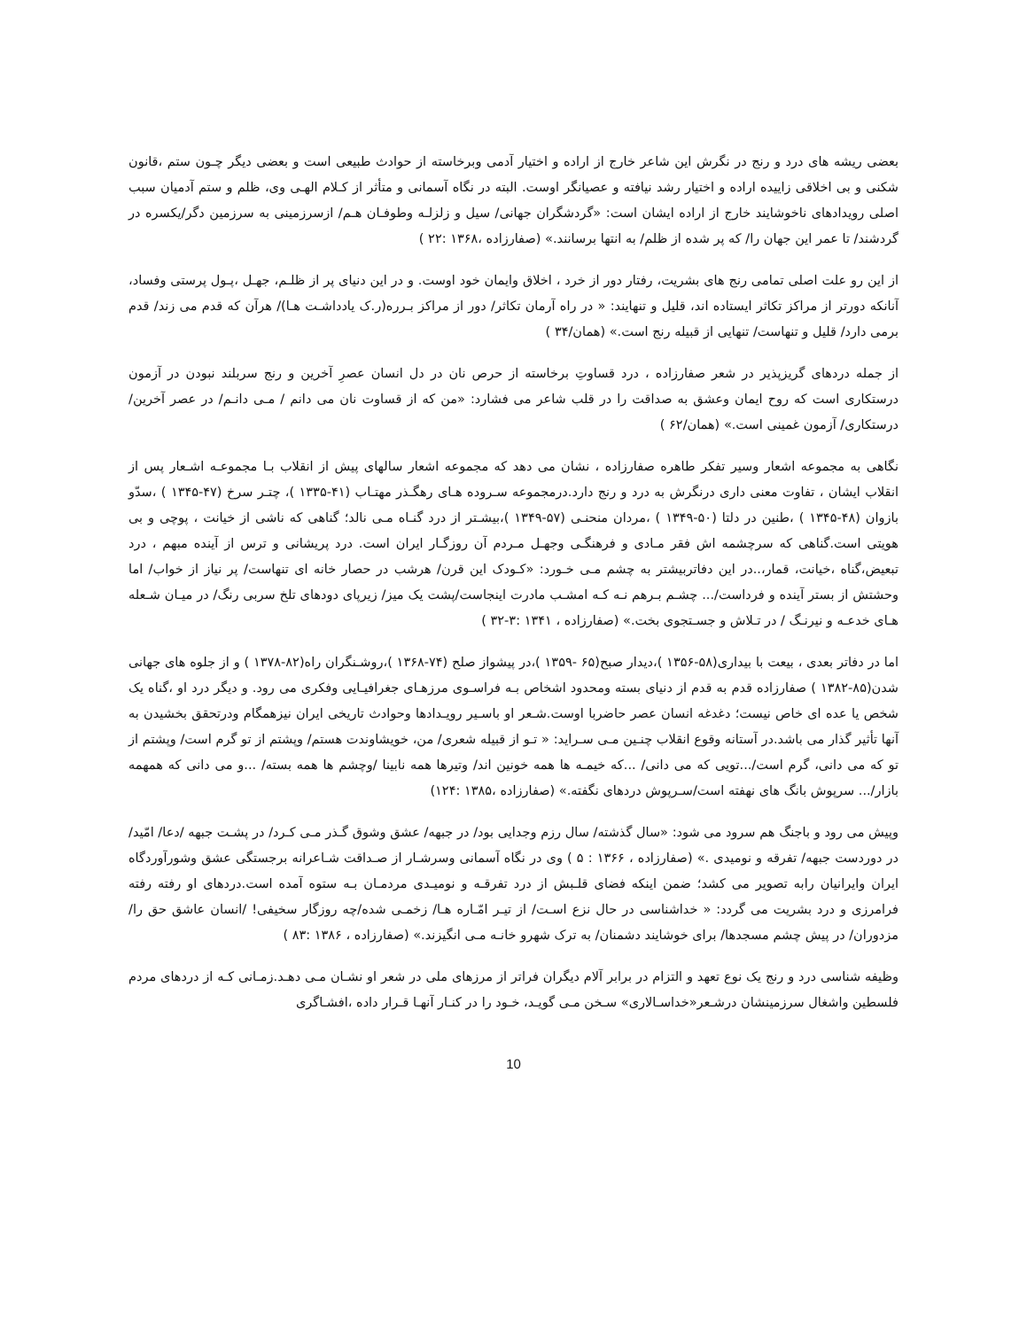بعضی ریشه های درد و رنج در نگرش این شاعر خارج از اراده و اختیار آدمی وبرخاسته از حوادث طبیعی است و بعضی دیگر چـون ستم ،قانون شکنی و بی اخلاقی زاییده اراده و اختیار رشد نیافته و عصیانگر اوست. البته در نگاه آسمانی و متأثر از کـلام الهـی وی، ظلم و ستم آدمیان سبب اصلی رویدادهای ناخوشایند خارج از اراده ایشان است: «گردشگران جهانی/ سیل و زلزلـه وطوفـان هـم/ ازسرزمینی به سرزمین دگر/یکسره در گردشند/ تا عمر این جهان را/ که پر شده از ظلم/ به انتها برسانند.» (صفارزاده ،۱۳۶۸ :۲۲ )
از این رو علت اصلی تمامی رنج های بشریت، رفتار دور از خرد ، اخلاق وایمان خود اوست. و در این دنیای پر از ظلـم، جهـل ،پـول پرستی وفساد، آنانکه دورتر از مراکز تکاثر ایستاده اند، قلیل و تنهایند: « در راه آرمان تکاثر/ دور از مراکز بـرره(ر.ک یادداشـت هـا)/ هرآن که قدم می زند/ قدم برمی دارد/ قلیل و تنهاست/ تنهایی از قبیله رنج است.» (همان/۳۴ )
از جمله دردهای گریزپذیر در شعر صفارزاده ، درد قساوتِ برخاسته از حرص نان در دل انسان عصرِ آخرین و رنج سربلند نبودن در آزمون درستکاری است که روح ایمان وعشق به صداقت را در قلب شاعر می فشارد: «من که از قساوت نان می دانم / مـی دانـم/ در عصر آخرین/ درستکاری/ آزمون غمینی است.» (همان/۶۲ )
نگاهی به مجموعه اشعار وسیر تفکر طاهره صفارزاده ، نشان می دهد که مجموعه اشعار سالهای پیش از انقلاب بـا مجموعـه اشـعار پس از انقلاب ایشان ، تفاوت معنی داری درنگرش به درد و رنج دارد.درمجموعه سـروده هـای رهگـذر مهتـاب (۴۱-۱۳۳۵ )، چتـر سرخ (۴۷-۱۳۴۵ ) ،سدّو بازوان (۴۸-۱۳۴۵ ) ،طنین در دلتا (۵۰-۱۳۴۹ ) ،مردان منحنـی (۵۷-۱۳۴۹ )،بیشـتر از درد گنـاه مـی نالد؛ گناهی که ناشی از خیانت ، پوچی و بی هویتی است.گناهی که سرچشمه اش فقر مـادی و فرهنگـی وجهـل مـردم آن روزگـار ایران است. درد پریشانی و ترس از آینده مبهم ، درد تبعیض،گناه ،خیانت، قمار،..در این دفاتربیشتر به چشم مـی خـورد: «کـودک این قرن/ هرشب در حصار خانه ای تنهاست/ پر نیاز از خواب/ اما وحشتش از بستر آینده و فرداست/... چشـم بـرهم نـه کـه امشـب مادرت اینجاست/پشت یک میز/ زیرپای دودهای تلخ سربی رنگ/ در میـان شـعله هـای خدعـه و نیرنـگ / در تـلاش و جسـتجوی بخت.» (صفارزاده ، ۱۳۴۱ :۳-۳۲ )
اما در دفاتر بعدی ، بیعت با بیداری(۵۸-۱۳۵۶ )،دیدار صبح(۶۵ -۱۳۵۹ )،در پیشواز صلح (۷۴-۱۳۶۸ )،روشـنگران راه(۸۲-۱۳۷۸ ) و از جلوه های جهانی شدن(۸۵-۱۳۸۲ ) صفارزاده قدم به قدم از دنیای بسته ومحدود اشخاص بـه فراسـوی مرزهـای جغرافیـایی وفکری می رود. و دیگر درد او ،گناه یک شخص یا عده ای خاص نیست؛ دغدغه انسان عصر حاضربا اوست.شـعر او باسـیر رویـدادها وحوادث تاریخی ایران نیزهمگام ودرتحقق بخشیدن به آنها تأثیر گذار می باشد.در آستانه وقوع انقلاب چنـین مـی سـراید: « تـو از قبیله شعری/ من، خویشاوندت هستم/ وپشتم از تو گرم است/ وپشتم از تو که می دانی، گرم است/...تویی که می دانی/ ...که خیمـه ها همه خونین اند/ وتیرها همه نابینا /وچشم ها همه بسته/ ...و می دانی که همهمه بازار/... سرپوش بانگ های نهفته است/سـرپوش دردهای نگفته.» (صفارزاده ،۱۳۸۵ :۱۲۴)
وپیش می رود و باجنگ هم سرود می شود: «سال گذشته/ سال رزم وجدایی بود/ در جبهه/ عشق وشوق گـذر مـی کـرد/ در پشـت جبهه /دعا/ امّید/ در دوردست جبهه/ تفرقه و نومیدی .» (صفارزاده ، ۱۳۶۶ : ۵ ) وی در نگاه آسمانی وسرشـار از صـداقت شـاعرانه برجستگی عشق وشورآوردگاه ایران وایرانیان رابه تصویر می کشد؛ ضمن اینکه فضای قلـبش از درد تفرقـه و نومیـدی مردمـان بـه ستوه آمده است.دردهای او رفته رفته فرامرزی و درد بشریت می گردد: « خداشناسی در حال نزع اسـت/ از تیـر امّـاره هـا/ زخمـی شده/چه روزگار سخیفی! /انسان عاشق حق را/ مزدوران/ در پیش چشم مسجدها/ برای خوشایند دشمنان/ به ترک شهرو خانـه مـی انگیزند.» (صفارزاده ، ۱۳۸۶ :۸۳ )
وظیفه شناسی درد و رنج یک نوع تعهد و التزام در برابر آلام دیگران فراتر از مرزهای ملی در شعر او نشـان مـی دهـد.زمـانی کـه از دردهای مردم فلسطین واشغال سرزمینشان درشـعر«خداسـالاری» سـخن مـی گویـد، خـود را در کنـار آنهـا قـرار داده ،افشـاگری
10